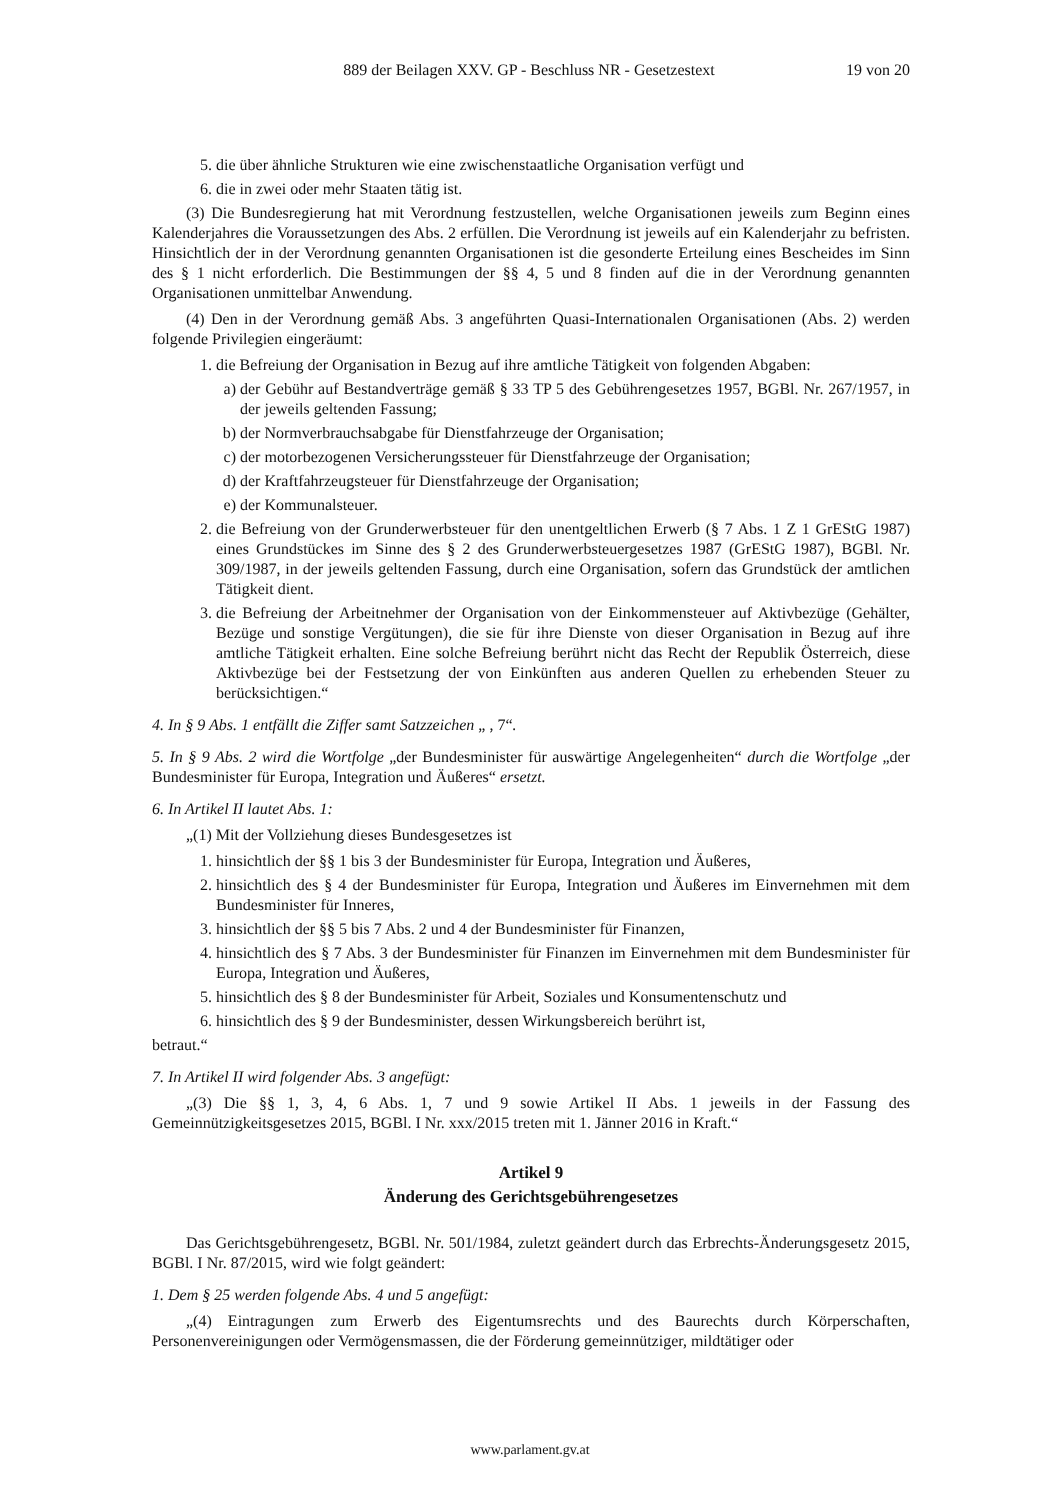889 der Beilagen XXV. GP - Beschluss NR - Gesetzestext 19 von 20
5. die über ähnliche Strukturen wie eine zwischenstaatliche Organisation verfügt und
6. die in zwei oder mehr Staaten tätig ist.
(3) Die Bundesregierung hat mit Verordnung festzustellen, welche Organisationen jeweils zum Beginn eines Kalenderjahres die Voraussetzungen des Abs. 2 erfüllen. Die Verordnung ist jeweils auf ein Kalenderjahr zu befristen. Hinsichtlich der in der Verordnung genannten Organisationen ist die gesonderte Erteilung eines Bescheides im Sinn des § 1 nicht erforderlich. Die Bestimmungen der §§ 4, 5 und 8 finden auf die in der Verordnung genannten Organisationen unmittelbar Anwendung.
(4) Den in der Verordnung gemäß Abs. 3 angeführten Quasi-Internationalen Organisationen (Abs. 2) werden folgende Privilegien eingeräumt:
1. die Befreiung der Organisation in Bezug auf ihre amtliche Tätigkeit von folgenden Abgaben:
a) der Gebühr auf Bestandverträge gemäß § 33 TP 5 des Gebührengesetzes 1957, BGBl. Nr. 267/1957, in der jeweils geltenden Fassung;
b) der Normverbrauchsabgabe für Dienstfahrzeuge der Organisation;
c) der motorbezogenen Versicherungssteuer für Dienstfahrzeuge der Organisation;
d) der Kraftfahrzeugsteuer für Dienstfahrzeuge der Organisation;
e) der Kommunalsteuer.
2. die Befreiung von der Grunderwerbsteuer für den unentgeltlichen Erwerb (§ 7 Abs. 1 Z 1 GrEStG 1987) eines Grundstückes im Sinne des § 2 des Grunderwerbsteuergesetzes 1987 (GrEStG 1987), BGBl. Nr. 309/1987, in der jeweils geltenden Fassung, durch eine Organisation, sofern das Grundstück der amtlichen Tätigkeit dient.
3. die Befreiung der Arbeitnehmer der Organisation von der Einkommensteuer auf Aktivbezüge (Gehälter, Bezüge und sonstige Vergütungen), die sie für ihre Dienste von dieser Organisation in Bezug auf ihre amtliche Tätigkeit erhalten. Eine solche Befreiung berührt nicht das Recht der Republik Österreich, diese Aktivbezüge bei der Festsetzung der von Einkünften aus anderen Quellen zu erhebenden Steuer zu berücksichtigen.“
4. In § 9 Abs. 1 entfällt die Ziffer samt Satzzeichen „ , 7“.
5. In § 9 Abs. 2 wird die Wortfolge „der Bundesminister für auswärtige Angelegenheiten“ durch die Wortfolge „der Bundesminister für Europa, Integration und Äußeres“ ersetzt.
6. In Artikel II lautet Abs. 1:
„(1) Mit der Vollziehung dieses Bundesgesetzes ist
1. hinsichtlich der §§ 1 bis 3 der Bundesminister für Europa, Integration und Äußeres,
2. hinsichtlich des § 4 der Bundesminister für Europa, Integration und Äußeres im Einvernehmen mit dem Bundesminister für Inneres,
3. hinsichtlich der §§ 5 bis 7 Abs. 2 und 4 der Bundesminister für Finanzen,
4. hinsichtlich des § 7 Abs. 3 der Bundesminister für Finanzen im Einvernehmen mit dem Bundesminister für Europa, Integration und Äußeres,
5. hinsichtlich des § 8 der Bundesminister für Arbeit, Soziales und Konsumentenschutz und
6. hinsichtlich des § 9 der Bundesminister, dessen Wirkungsbereich berührt ist,
betraut.“
7. In Artikel II wird folgender Abs. 3 angefügt:
„(3) Die §§ 1, 3, 4, 6 Abs. 1, 7 und 9 sowie Artikel II Abs. 1 jeweils in der Fassung des Gemeinnützigkeitsgesetzes 2015, BGBl. I Nr. xxx/2015 treten mit 1. Jänner 2016 in Kraft.“
Artikel 9
Änderung des Gerichtsgebührengesetzes
Das Gerichtsgebührengesetz, BGBl. Nr. 501/1984, zuletzt geändert durch das Erbrechts-Änderungsgesetz 2015, BGBl. I Nr. 87/2015, wird wie folgt geändert:
1. Dem § 25 werden folgende Abs. 4 und 5 angefügt:
„(4) Eintragungen zum Erwerb des Eigentumsrechts und des Baurechts durch Körperschaften, Personenvereinigungen oder Vermögensmassen, die der Förderung gemeinnütziger, mildtätiger oder
www.parlament.gv.at